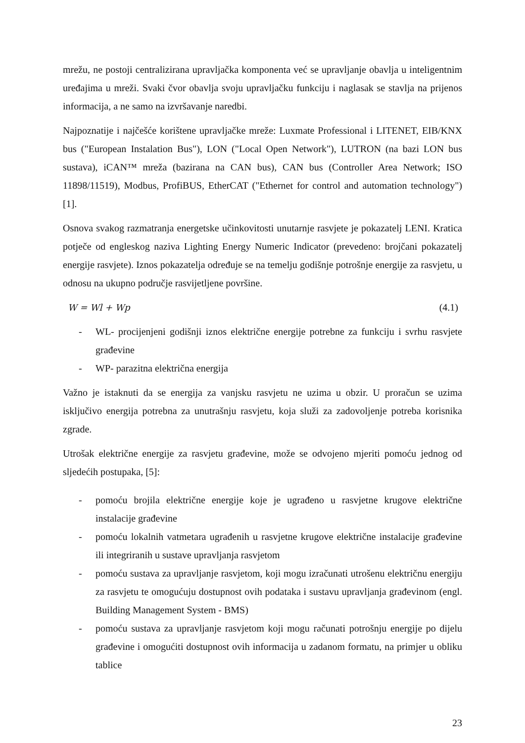mrežu, ne postoji centralizirana upravljačka komponenta već se upravljanje obavlja u inteligentnim uređajima u mreži. Svaki čvor obavlja svoju upravljačku funkciju i naglasak se stavlja na prijenos informacija, a ne samo na izvršavanje naredbi.
Najpoznatije i najčešće korištene upravljačke mreže: Luxmate Professional i LITENET, EIB/KNX bus ("European Instalation Bus"), LON ("Local Open Network"), LUTRON (na bazi LON bus sustava), iCAN™ mreža (bazirana na CAN bus), CAN bus (Controller Area Network; ISO 11898/11519), Modbus, ProfiBUS, EtherCAT ("Ethernet for control and automation technology") [1].
Osnova svakog razmatranja energetske učinkovitosti unutarnje rasvjete je pokazatelj LENI. Kratica potječe od engleskog naziva Lighting Energy Numeric Indicator (prevedeno: brojčani pokazatelj energije rasvjete). Iznos pokazatelja određuje se na temelju godišnje potrošnje energije za rasvjetu, u odnosu na ukupno područje rasvijetljene površine.
W = Wl + Wp (4.1)
- WL- procijenjeni godišnji iznos električne energije potrebne za funkciju i svrhu rasvjete građevine
- WP- parazitna električna energija
Važno je istaknuti da se energija za vanjsku rasvjetu ne uzima u obzir. U proračun se uzima isključivo energija potrebna za unutrašnju rasvjetu, koja služi za zadovoljenje potreba korisnika zgrade.
Utrošak električne energije za rasvjetu građevine, može se odvojeno mjeriti pomoću jednog od sljedećih postupaka, [5]:
- pomoću brojila električne energije koje je ugrađeno u rasvjetne krugove električne instalacije građevine
- pomoću lokalnih vatmetara ugrađenih u rasvjetne krugove električne instalacije građevine ili integriranih u sustave upravljanja rasvjetom
- pomoću sustava za upravljanje rasvjetom, koji mogu izračunati utrošenu električnu energiju za rasvjetu te omogućuju dostupnost ovih podataka i sustavu upravljanja građevinom (engl. Building Management System - BMS)
- pomoću sustava za upravljanje rasvjetom koji mogu računati potrošnju energije po dijelu građevine i omogućiti dostupnost ovih informacija u zadanom formatu, na primjer u obliku tablice
23